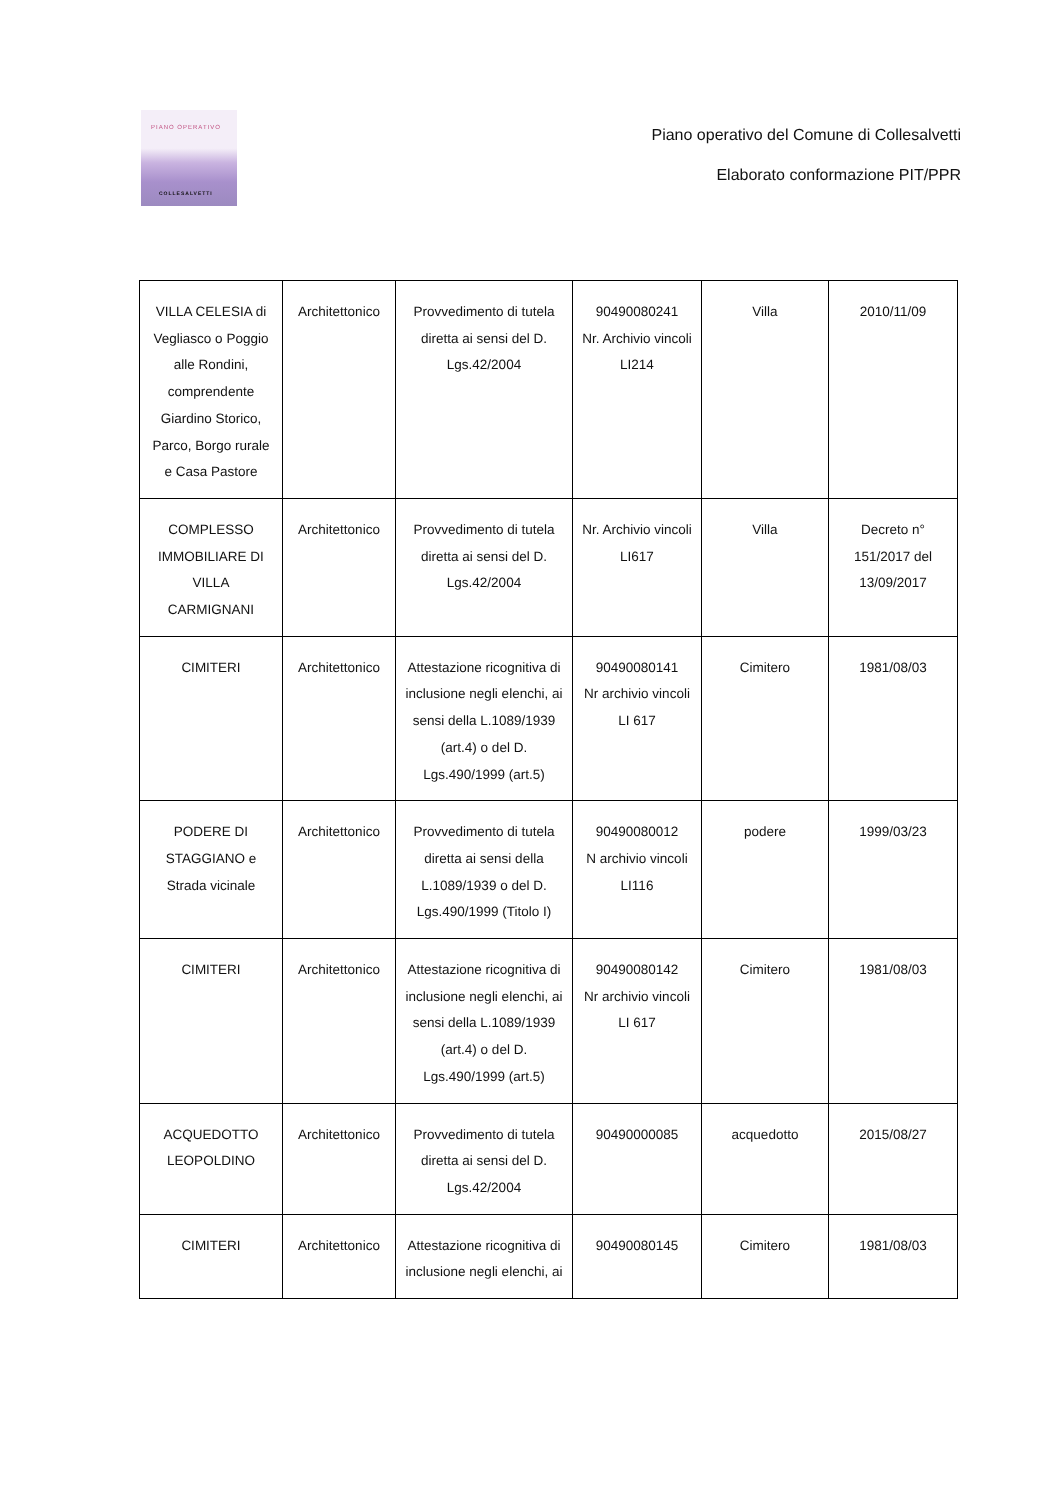PIANO OPERATIVO
COLLESALVETTI
Piano operativo del Comune di Collesalvetti
Elaborato conformazione PIT/PPR
| VILLA CELESIA di Vegliasco o Poggio alle Rondini, comprendente Giardino Storico, Parco, Borgo rurale e Casa Pastore | Architettonico | Provvedimento di tutela diretta ai sensi del D. Lgs.42/2004 | 90490080241 Nr. Archivio vincoli LI214 | Villa | 2010/11/09 |
| COMPLESSO IMMOBILIARE DI VILLA CARMIGNANI | Architettonico | Provvedimento di tutela diretta ai sensi del D. Lgs.42/2004 | Nr. Archivio vincoli LI617 | Villa | Decreto n° 151/2017 del 13/09/2017 |
| CIMITERI | Architettonico | Attestazione ricognitiva di inclusione negli elenchi, ai sensi della L.1089/1939 (art.4) o del D. Lgs.490/1999 (art.5) | 90490080141 Nr archivio vincoli LI 617 | Cimitero | 1981/08/03 |
| PODERE DI STAGGIANO e Strada vicinale | Architettonico | Provvedimento di tutela diretta ai sensi della L.1089/1939 o del D. Lgs.490/1999 (Titolo I) | 90490080012 N archivio vincoli LI116 | podere | 1999/03/23 |
| CIMITERI | Architettonico | Attestazione ricognitiva di inclusione negli elenchi, ai sensi della L.1089/1939 (art.4) o del D. Lgs.490/1999 (art.5) | 90490080142 Nr archivio vincoli LI 617 | Cimitero | 1981/08/03 |
| ACQUEDOTTO LEOPOLDINO | Architettonico | Provvedimento di tutela diretta ai sensi del D. Lgs.42/2004 | 90490000085 | acquedotto | 2015/08/27 |
| CIMITERI | Architettonico | Attestazione ricognitiva di inclusione negli elenchi, ai | 90490080145 | Cimitero | 1981/08/03 |